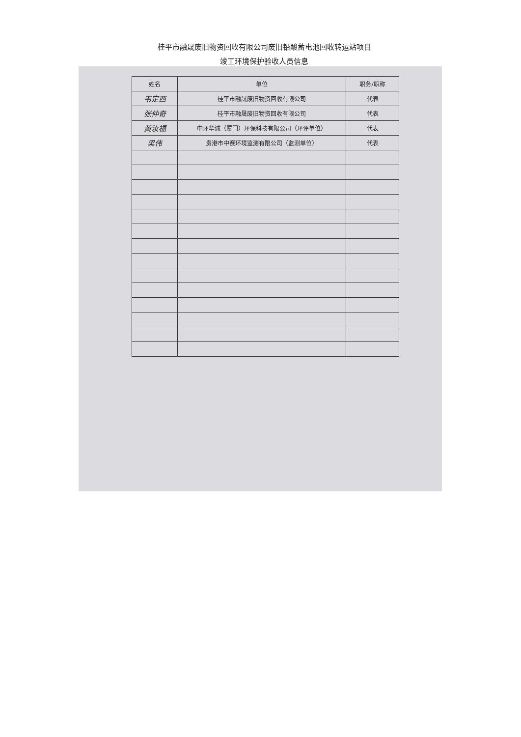桂平市融晟废旧物资回收有限公司废旧铅酸蓄电池回收转运站项目
竣工环境保护验收人员信息
| 姓名 | 单位 | 职务/职称 |
| --- | --- | --- |
| 韦定西 | 桂平市融晟废旧物资回收有限公司 | 代表 |
| 张仲奇 | 桂平市融晟废旧物资回收有限公司 | 代表 |
| 黄汝福 | 中环华诚（厦门）环保科技有限公司（环评单位） | 代表 |
| 梁伟 | 贵港市中赛环境监测有限公司（监测单位） | 代表 |